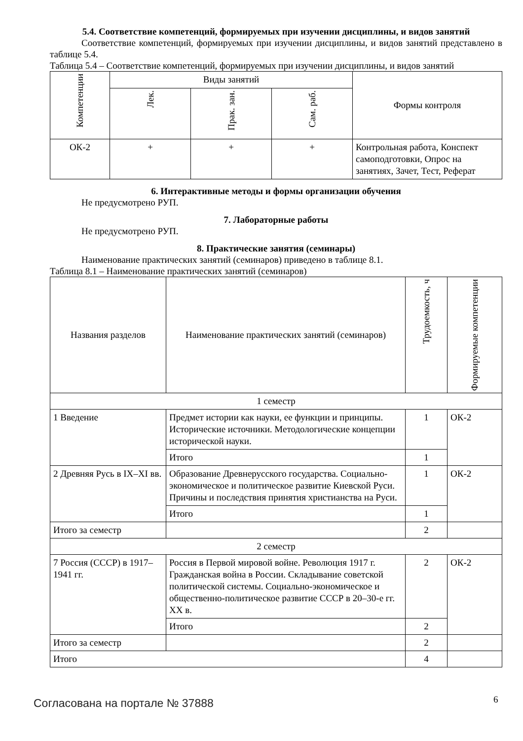5.4. Соответствие компетенций, формируемых при изучении дисциплины, и видов занятий
Соответствие компетенций, формируемых при изучении дисциплины, и видов занятий представлено в таблице 5.4.
Таблица 5.4 – Соответствие компетенций, формируемых при изучении дисциплины, и видов занятий
| Компетенции | Виды занятий | | | Формы контроля |
| --- | --- | --- | --- | --- |
| | Лек. | Прак. зан. | Сам. раб. | |
| ОК-2 | + | + | + | Контрольная работа, Конспект самоподготовки, Опрос на занятиях, Зачет, Тест, Реферат |
6. Интерактивные методы и формы организации обучения
Не предусмотрено РУП.
7. Лабораторные работы
Не предусмотрено РУП.
8. Практические занятия (семинары)
Наименование практических занятий (семинаров) приведено в таблице 8.1.
Таблица 8.1 – Наименование практических занятий (семинаров)
| Названия разделов | Наименование практических занятий (семинаров) | Трудоемкость, ч | Формируемые компетенции |
| --- | --- | --- | --- |
| 1 семестр | | | |
| 1 Введение | Предмет истории как науки, ее функции и принципы. Исторические источники. Методологические концепции исторической науки. | 1 | ОК-2 |
| | Итого | 1 | |
| 2 Древняя Русь в IX–XI вв. | Образование Древнерусского государства. Социально-экономическое и политическое развитие Киевской Руси. Причины и последствия принятия христианства на Руси. | 1 | ОК-2 |
| | Итого | 1 | |
| Итого за семестр | | 2 | |
| 2 семестр | | | |
| 7 Россия (СССР) в 1917–1941 гг. | Россия в Первой мировой войне. Революция 1917 г. Гражданская война в России. Складывание советской политической системы. Социально-экономическое и общественно-политическое развитие СССР в 20–30-е гг. XX в. | 2 | ОК-2 |
| | Итого | 2 | |
| Итого за семестр | | 2 | |
| Итого | | 4 | |
Согласована на портале № 37888 6